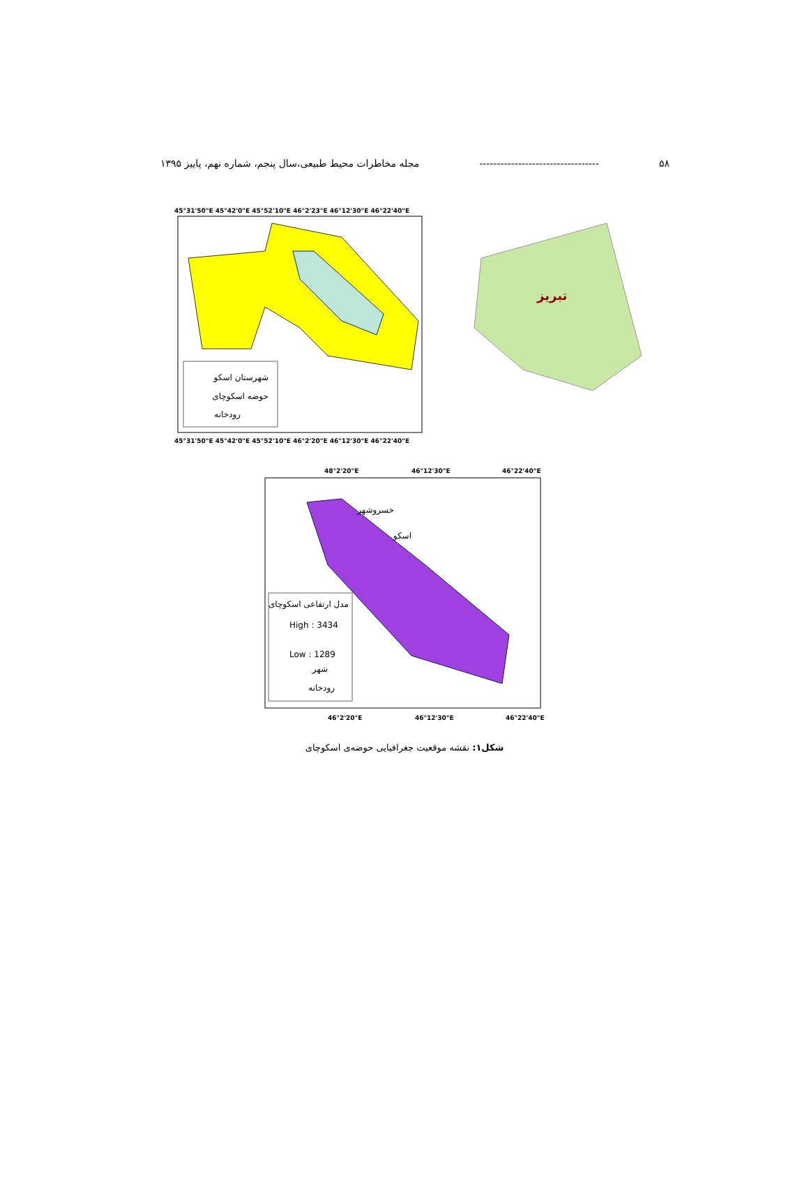۵۸ ---------------------------------- مجله مخاطرات محیط طبیعی،سال پنجم، شماره نهم، پاییز ۱۳۹۵
شهرستان اسکو
حوضه اسکوچای
رودخانه
تبریز
مدل ارتفاعی اسکوچای
High : 3434
Low : 1289
شهر
رودخانه
خسروشهر
اسکو
45°31'50"E 45°42'0"E 45°52'10"E 46°2'23"E 46°12'30"E 46°22'40"E
45°31'50"E 45°42'0"E 45°52'10"E 46°2'20"E 46°12'30"E 46°22'40"E
48°2'20"E
46°12'30"E
46°22'40"E
46°2'20"E
46°12'30"E
46°22'40"E
شکل۱: نقشه موقعیت جغرافیایی حوضه‌ی اسکوچای